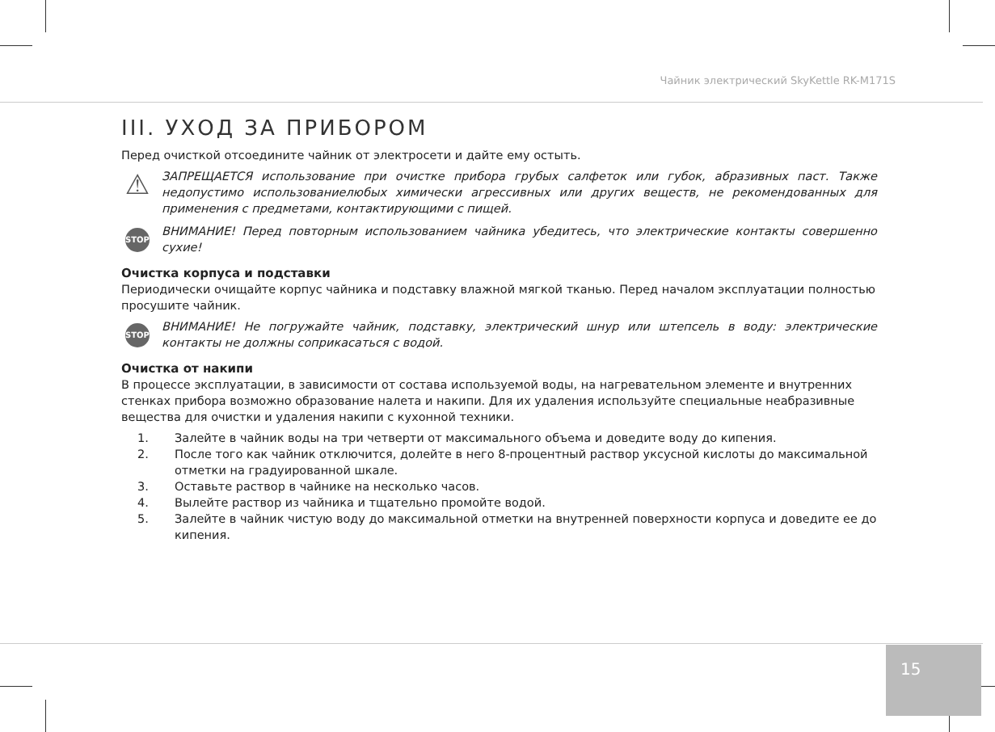Чайник электрический SkyKettle RK-M171S
III. УХОД ЗА ПРИБОРОМ
Перед очисткой отсоедините чайник от электросети и дайте ему остыть.
⚠
ЗАПРЕЩАЕТСЯ использование при очистке прибора грубых салфеток или губок, абразивных паст. Также недопустимо использованиелюбых химически агрессивных или других веществ, не рекомендованных для применения с предметами, контактирующими с пищей.
STOP
ВНИМАНИЕ! Перед повторным использованием чайника убедитесь, что электрические контакты совершенно сухие!
Очистка корпуса и подставки
Периодически очищайте корпус чайника и подставку влажной мягкой тканью. Перед началом эксплуатации полностью просушите чайник.
STOP
ВНИМАНИЕ! Не погружайте чайник, подставку, электрический шнур или штепсель в воду: электрические контакты не должны соприкасаться с водой.
Очистка от накипи
В процессе эксплуатации, в зависимости от состава используемой воды, на нагревательном элементе и внутренних стенках прибора возможно образование налета и накипи. Для их удаления используйте специальные неабразивные вещества для очистки и удаления накипи с кухонной техники.
1. Залейте в чайник воды на три четверти от максимального объема и доведите воду до кипения.
2. После того как чайник отключится, долейте в него 8-процентный раствор уксусной кислоты до максимальной отметки на градуированной шкале.
3. Оставьте раствор в чайнике на несколько часов.
4. Вылейте раствор из чайника и тщательно промойте водой.
5. Залейте в чайник чистую воду до максимальной отметки на внутренней поверхности корпуса и доведите ее до кипения.
15